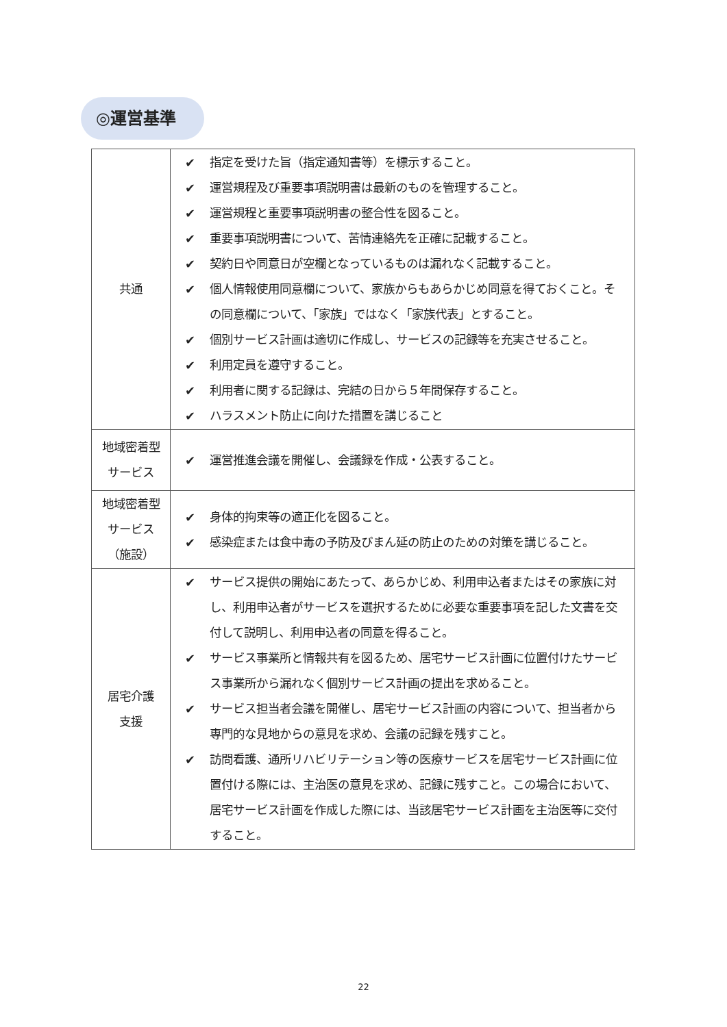◎運営基準
| 共通 | ✔ 指定を受けた旨（指定通知書等）を標示すること。 ✔ 運営規程及び重要事項説明書は最新のものを管理すること。 ✔ 運営規程と重要事項説明書の整合性を図ること。 ✔ 重要事項説明書について、苦情連絡先を正確に記載すること。 ✔ 契約日や同意日が空欄となっているものは漏れなく記載すること。 ✔ 個人情報使用同意欄について、家族からもあらかじめ同意を得ておくこと。その同意欄について、「家族」ではなく「家族代表」とすること。 ✔ 個別サービス計画は適切に作成し、サービスの記録等を充実させること。 ✔ 利用定員を遵守すること。 ✔ 利用者に関する記録は、完結の日から５年間保存すること。 ✔ ハラスメント防止に向けた措置を講じること |
| 地域密着型 サービス | ✔ 運営推進会議を開催し、会議録を作成・公表すること。 |
| 地域密着型 サービス （施設） | ✔ 身体的拘束等の適正化を図ること。 ✔ 感染症または食中毒の予防及びまん延の防止のための対策を講じること。 |
| 居宅介護 支援 | ✔ サービス提供の開始にあたって、あらかじめ、利用申込者またはその家族に対し、利用申込者がサービスを選択するために必要な重要事項を記した文書を交付して説明し、利用申込者の同意を得ること。 ✔ サービス事業所と情報共有を図るため、居宅サービス計画に位置付けたサービス事業所から漏れなく個別サービス計画の提出を求めること。 ✔ サービス担当者会議を開催し、居宅サービス計画の内容について、担当者から専門的な見地からの意見を求め、会議の記録を残すこと。 ✔ 訪問看護、通所リハビリテーション等の医療サービスを居宅サービス計画に位置付ける際には、主治医の意見を求め、記録に残すこと。この場合において、居宅サービス計画を作成した際には、当該居宅サービス計画を主治医等に交付すること。 |
22